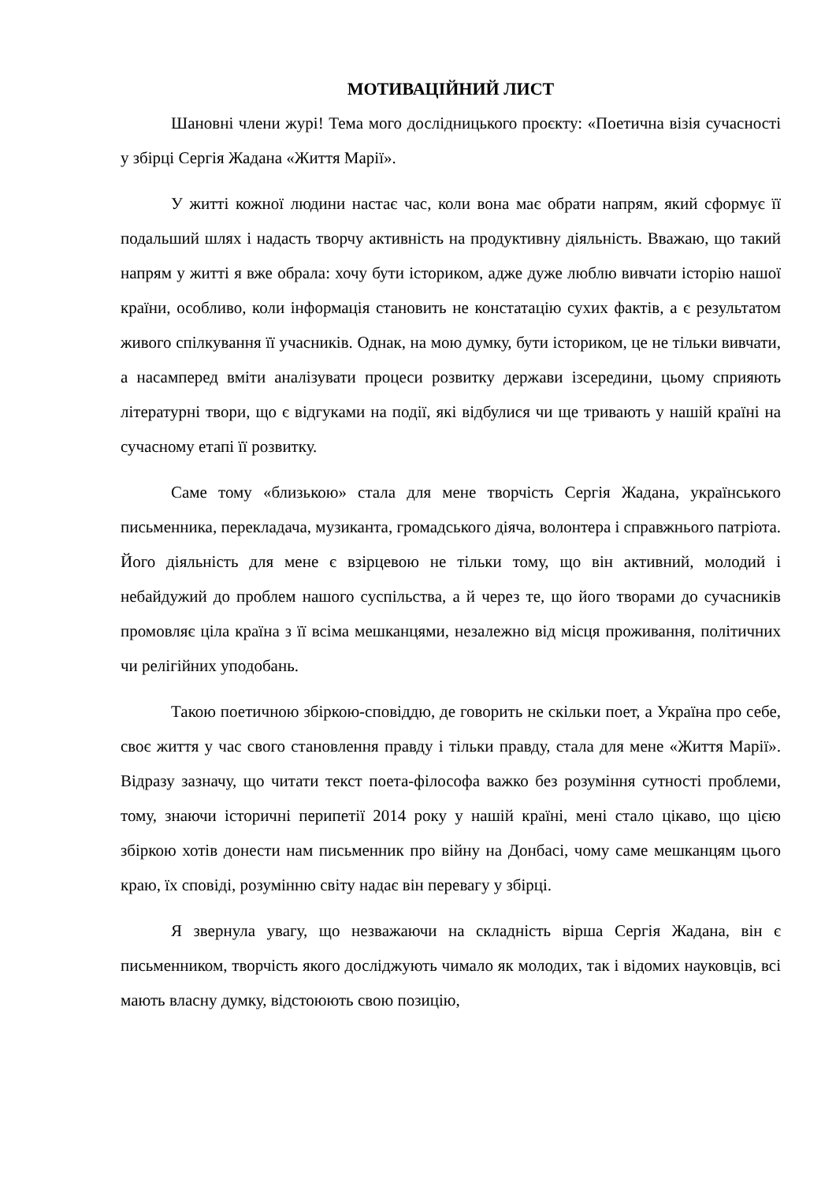МОТИВАЦІЙНИЙ ЛИСТ
Шановні члени журі! Тема мого дослідницького проєкту: «Поетична візія сучасності у збірці Сергія Жадана «Життя Марії».
У житті кожної людини настає час, коли вона має обрати напрям, який сформує її подальший шлях і надасть творчу активність на продуктивну діяльність. Вважаю, що такий напрям у житті я вже обрала: хочу бути істориком, адже дуже люблю вивчати історію нашої країни, особливо, коли інформація становить не констатацію сухих фактів, а є результатом живого спілкування її учасників. Однак, на мою думку, бути істориком, це не тільки вивчати, а насамперед вміти аналізувати процеси розвитку держави ізсередини, цьому сприяють літературні твори, що є відгуками на події, які відбулися чи ще тривають у нашій країні на сучасному етапі її розвитку.
Саме тому «близькою» стала для мене творчість Сергія Жадана, українського письменника, перекладача, музиканта, громадського діяча, волонтера і справжнього патріота. Його діяльність для мене є взірцевою не тільки тому, що він активний, молодий і небайдужий до проблем нашого суспільства, а й через те, що його творами до сучасників промовляє ціла країна з її всіма мешканцями, незалежно від місця проживання, політичних чи релігійних уподобань.
Такою поетичною збіркою-сповіддю, де говорить не скільки поет, а Україна про себе, своє життя у час свого становлення правду і тільки правду, стала для мене «Життя Марії». Відразу зазначу, що читати текст поета-філософа важко без розуміння сутності проблеми, тому, знаючи історичні перипетії 2014 року у нашій країні, мені стало цікаво, що цією збіркою хотів донести нам письменник про війну на Донбасі, чому саме мешканцям цього краю, їх сповіді, розумінню світу надає він перевагу у збірці.
Я звернула увагу, що незважаючи на складність вірша Сергія Жадана, він є письменником, творчість якого досліджують чимало як молодих, так і відомих науковців, всі мають власну думку, відстоюють свою позицію,